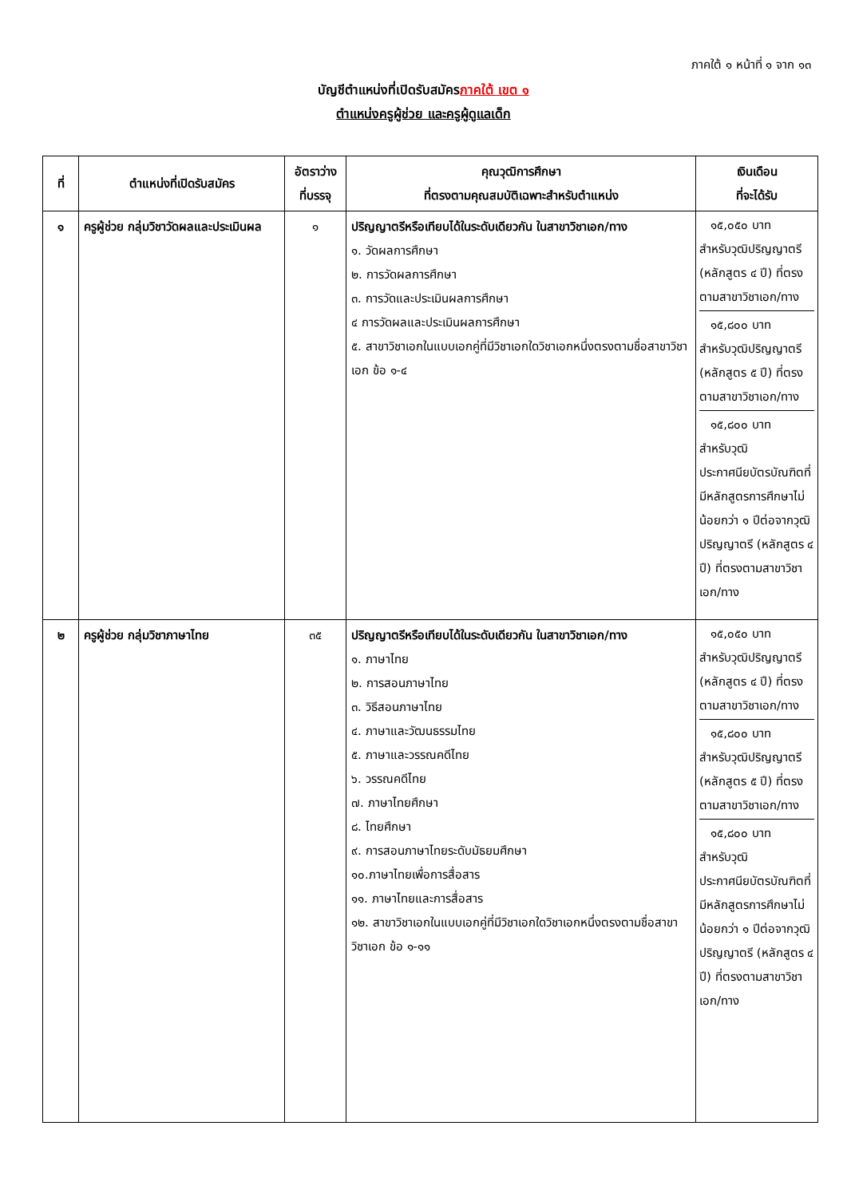ภาคใต้ ๑ หน้าที่ ๑ จาก ๑๓
บัญชีตำแหน่งที่เปิดรับสมัครภาคใต้ เขต ๑
ตำแหน่งครูผู้ช่วย และครูผู้ดูแลเด็ก
| ที่ | ตำแหน่งที่เปิดรับสมัคร | อัตราว่าง ที่บรรจุ | คุณวุฒิการศึกษา ที่ตรงตามคุณสมบัติเฉพาะสำหรับตำแหน่ง | เงินเดือน ที่จะได้รับ |
| --- | --- | --- | --- | --- |
| ๑ | ครูผู้ช่วย กลุ่มวิชาวัดผลและประเมินผล | ๑ | ปริญญาตรีหรือเทียบได้ในระดับเดียวกัน ในสาขาวิชาเอก/ทาง ๑. วัดผลการศึกษา ๒. การวัดผลการศึกษา ๓. การวัดและประเมินผลการศึกษา ๔ การวัดผลและประเมินผลการศึกษา ๕. สาขาวิชาเอกในแบบเอกคู่ที่มีวิชาเอกใดวิชาเอกหนึ่งตรงตามชื่อสาขาวิชาเอก ข้อ ๑-๔ | ๑๕,๐๕๐ บาท สำหรับวุฒิปริญญาตรี (หลักสูตร ๔ ปี) ที่ตรงตามสาขาวิชาเอก/ทาง ๑๕,๘๐๐ บาท สำหรับวุฒิปริญญาตรี (หลักสูตร ๕ ปี) ที่ตรงตามสาขาวิชาเอก/ทาง ๑๕,๘๐๐ บาท สำหรับวุฒิประกาศนียบัตรบัณฑิตที่มีหลักสูตรการศึกษาไม่น้อยกว่า ๑ ปีต่อจากวุฒิปริญญาตรี (หลักสูตร ๔ ปี) ที่ตรงตามสาขาวิชาเอก/ทาง |
| ๒ | ครูผู้ช่วย กลุ่มวิชาภาษาไทย | ๓๕ | ปริญญาตรีหรือเทียบได้ในระดับเดียวกัน ในสาขาวิชาเอก/ทาง ๑. ภาษาไทย ๒. การสอนภาษาไทย ๓. วิธีสอนภาษาไทย ๔. ภาษาและวัฒนธรรมไทย ๕. ภาษาและวรรณคดีไทย ๖. วรรณคดีไทย ๗. ภาษาไทยศึกษา ๘. ไทยศึกษา ๙. การสอนภาษาไทยระดับมัธยมศึกษา ๑๐.ภาษาไทยเพื่อการสื่อสาร ๑๑. ภาษาไทยและการสื่อสาร ๑๒. สาขาวิชาเอกในแบบเอกคู่ที่มีวิชาเอกใดวิชาเอกหนึ่งตรงตามชื่อสาขาวิชาเอก ข้อ ๑-๑๑ | ๑๕,๐๕๐ บาท สำหรับวุฒิปริญญาตรี (หลักสูตร ๔ ปี) ที่ตรงตามสาขาวิชาเอก/ทาง ๑๕,๘๐๐ บาท สำหรับวุฒิปริญญาตรี (หลักสูตร ๕ ปี) ที่ตรงตามสาขาวิชาเอก/ทาง ๑๕,๘๐๐ บาท สำหรับวุฒิประกาศนียบัตรบัณฑิตที่มีหลักสูตรการศึกษาไม่น้อยกว่า ๑ ปีต่อจากวุฒิปริญญาตรี (หลักสูตร ๔ ปี) ที่ตรงตามสาขาวิชาเอก/ทาง |